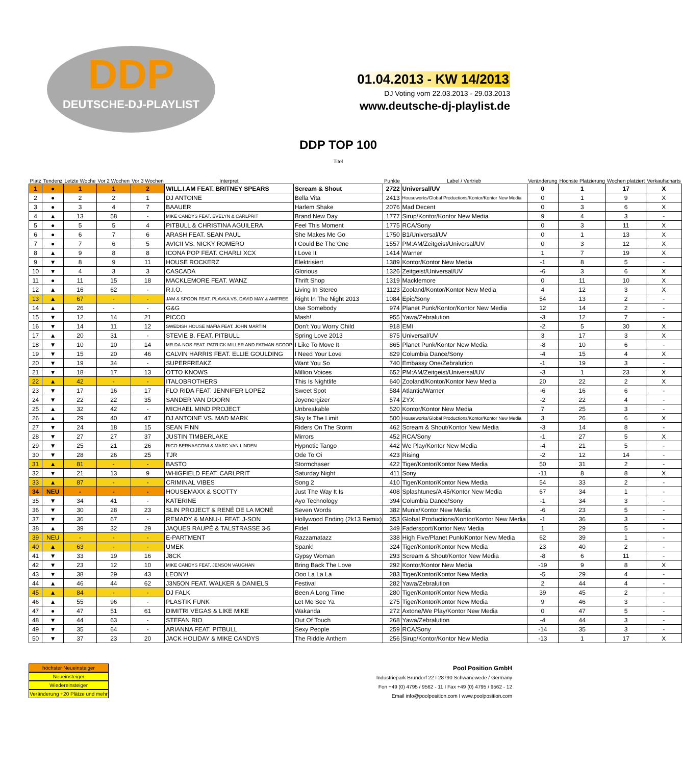DDP
DEUTSCHE-DJ-PLAYLIST
01.04.2013 - KW 14/2013
DJ Voting vom 22.03.2013 - 29.03.2013
www.deutsche-dj-playlist.de
| Platz | Tendenz | Letzte Woche | Vor 2 Wochen | Vor 3 Wochen | Interpret | DDP TOP 100 Titel | Punkte | Label / Vertrieb | Veränderung | Höchste Platzierung | Wochen platziert | Verkaufscharts |
| --- | --- | --- | --- | --- | --- | --- | --- | --- | --- | --- | --- | --- |
| 1 | ● | 1 | 1 | 2 | WILL.I.AM FEAT. BRITNEY SPEARS | Scream & Shout | 2722 | Universal/UV | 0 | 1 | 17 | X |
| 2 | ● | 2 | 2 | 1 | DJ ANTOINE | Bella Vita | 2413 | Houseworks/Global Productions/Kontor/Kontor New Media | 0 | 1 | 9 | X |
| 3 | ● | 3 | 4 | 7 | BAAUER | Harlem Shake | 2076 | Mad Decent | 0 | 3 | 6 | X |
| 4 | ▲ | 13 | 58 | - | MIKE CANDYS FEAT. EVELYN & CARLPRIT | Brand New Day | 1777 | Sirup/Kontor/Kontor New Media | 9 | 4 | 3 | - |
| 5 | ● | 5 | 5 | 4 | PITBULL & CHRISTINA AGUILERA | Feel This Moment | 1775 | RCA/Sony | 0 | 3 | 11 | X |
| 6 | ● | 6 | 7 | 6 | ARASH FEAT. SEAN PAUL | She Makes Me Go | 1750 | B1/Universal/UV | 0 | 1 | 13 | X |
| 7 | ● | 7 | 6 | 5 | AVICII VS. NICKY ROMERO | I Could Be The One | 1557 | PM:AM/Zeitgeist/Universal/UV | 0 | 3 | 12 | X |
| 8 | ▲ | 9 | 8 | 8 | ICONA POP FEAT. CHARLI XCX | I Love It | 1414 | Warner | 1 | 7 | 19 | X |
| 9 | ▼ | 8 | 9 | 11 | HOUSE ROCKERZ | Elektrisiert | 1389 | Kontor/Kontor New Media | -1 | 8 | 5 | - |
| 10 | ▼ | 4 | 3 | 3 | CASCADA | Glorious | 1326 | Zeitgeist/Universal/UV | -6 | 3 | 6 | X |
| 11 | ● | 11 | 15 | 18 | MACKLEMORE FEAT. WANZ | Thrift Shop | 1319 | Macklemore | 0 | 11 | 10 | X |
| 12 | ▲ | 16 | 62 | - | R.I.O. | Living In Stereo | 1123 | Zooland/Kontor/Kontor New Media | 4 | 12 | 3 | X |
| 13 | ▲ | 67 | - | - | JAM & SPOON FEAT. PLAVKA VS. DAVID MAY & AMFREE | Right In The Night 2013 | 1084 | Epic/Sony | 54 | 13 | 2 | - |
| 14 | ▲ | 26 | - | - | G&G | Use Somebody | 974 | Planet Punk/Kontor/Kontor New Media | 12 | 14 | 2 | - |
| 15 | ▼ | 12 | 14 | 21 | PICCO | Mash! | 955 | Yawa/Zebralution | -3 | 12 | 7 | - |
| 16 | ▼ | 14 | 11 | 12 | SWEDISH HOUSE MAFIA FEAT. JOHN MARTIN | Don't You Worry Child | 918 | EMI | -2 | 5 | 30 | X |
| 17 | ▲ | 20 | 31 | - | STEVIE B. FEAT. PITBULL | Spring Love 2013 | 875 | Universal/UV | 3 | 17 | 3 | X |
| 18 | ▼ | 10 | 10 | 14 | MR.DA-NOS FEAT. PATRICK MILLER AND FATMAN SCOOP | I Like To Move It | 865 | Planet Punk/Kontor New Media | -8 | 10 | 6 | - |
| 19 | ▼ | 15 | 20 | 46 | CALVIN HARRIS FEAT. ELLIE GOULDING | I Need Your Love | 829 | Columbia Dance/Sony | -4 | 15 | 4 | X |
| 20 | ▼ | 19 | 34 | - | SUPERFREAKZ | Want You So | 740 | Embassy One/Zebralution | -1 | 19 | 3 | - |
| 21 | ▼ | 18 | 17 | 13 | OTTO KNOWS | Million Voices | 652 | PM:AM/Zeitgeist/Universal/UV | -3 | 1 | 23 | X |
| 22 | ▲ | 42 | - | - | ITALOBROTHERS | This Is Nightlife | 640 | Zooland/Kontor/Kontor New Media | 20 | 22 | 2 | X |
| 23 | ▼ | 17 | 16 | 17 | FLO RIDA FEAT. JENNIFER LOPEZ | Sweet Spot | 584 | Atlantic/Warner | -6 | 16 | 6 | - |
| 24 | ▼ | 22 | 22 | 35 | SANDER VAN DOORN | Joyenergizer | 574 | ZYX | -2 | 22 | 4 | - |
| 25 | ▲ | 32 | 42 | - | MICHAEL MIND PROJECT | Unbreakable | 520 | Kontor/Kontor New Media | 7 | 25 | 3 | - |
| 26 | ▲ | 29 | 40 | 47 | DJ ANTOINE VS. MAD MARK | Sky Is The Limit | 500 | Houseworks/Global Productions/Kontor/Kontor New Media | 3 | 26 | 6 | X |
| 27 | ▼ | 24 | 18 | 15 | SEAN FINN | Riders On The Storm | 462 | Scream & Shout/Kontor New Media | -3 | 14 | 8 | - |
| 28 | ▼ | 27 | 27 | 37 | JUSTIN TIMBERLAKE | Mirrors | 452 | RCA/Sony | -1 | 27 | 5 | X |
| 29 | ▼ | 25 | 21 | 26 | RICO BERNASCONI & MARC VAN LINDEN | Hypnotic Tango | 442 | We Play/Kontor New Media | -4 | 21 | 5 | - |
| 30 | ▼ | 28 | 26 | 25 | TJR | Ode To Oi | 423 | Rising | -2 | 12 | 14 | - |
| 31 | ▲ | 81 | - | - | BASTO | Stormchaser | 422 | Tiger/Kontor/Kontor New Media | 50 | 31 | 2 | - |
| 32 | ▼ | 21 | 13 | 9 | WHIGFIELD FEAT. CARLPRIT | Saturday Night | 411 | Sony | -11 | 8 | 8 | X |
| 33 | ▲ | 87 | - | - | CRIMINAL VIBES | Song 2 | 410 | Tiger/Kontor/Kontor New Media | 54 | 33 | 2 | - |
| 34 | NEU | - | - | - | HOUSEMAXX & SCOTTY | Just The Way It Is | 408 | Splashtunes/A 45/Kontor New Media | 67 | 34 | 1 | - |
| 35 | ▼ | 34 | 41 | - | KATERINE | Ayo Technology | 394 | Columbia Dance/Sony | -1 | 34 | 3 | - |
| 36 | ▼ | 30 | 28 | 23 | SLIN PROJECT & RENÉ DE LA MONÉ | Seven Words | 382 | Munix/Kontor New Media | -6 | 23 | 5 | - |
| 37 | ▼ | 36 | 67 | - | REMADY & MANU-L FEAT. J-SON | Hollywood Ending (2k13 Remix) | 353 | Global Productions/Kontor/Kontor New Media | -1 | 36 | 3 | - |
| 38 | ▲ | 39 | 32 | 29 | JAQUES RAUPÉ & TALSTRASSE 3-5 | Fidel | 349 | Fadersport/Kontor New Media | 1 | 29 | 5 | - |
| 39 | NEU | - | - | - | E-PARTMENT | Razzamatazz | 338 | High Five/Planet Punk/Kontor New Media | 62 | 39 | 1 | - |
| 40 | ▲ | 63 | - | - | UMEK | Spank! | 324 | Tiger/Kontor/Kontor New Media | 23 | 40 | 2 | - |
| 41 | ▼ | 33 | 19 | 16 | J8CK | Gypsy Woman | 293 | Scream & Shout/Kontor New Media | -8 | 6 | 11 | - |
| 42 | ▼ | 23 | 12 | 10 | MIKE CANDYS FEAT. JENSON VAUGHAN | Bring Back The Love | 292 | Kontor/Kontor New Media | -19 | 9 | 8 | X |
| 43 | ▼ | 38 | 29 | 43 | LEONY! | Ooo La La La | 283 | Tiger/Kontor/Kontor New Media | -5 | 29 | 4 | - |
| 44 | ▲ | 46 | 44 | 62 | J3N5ON FEAT. WALKER & DANIELS | Festival | 282 | Yawa/Zebralution | 2 | 44 | 4 | - |
| 45 | ▲ | 84 | - | - | DJ FALK | Been A Long Time | 280 | Tiger/Kontor/Kontor New Media | 39 | 45 | 2 | - |
| 46 | ▲ | 55 | 96 | - | PLASTIK FUNK | Let Me See Ya | 275 | Tiger/Kontor/Kontor New Media | 9 | 46 | 3 | - |
| 47 | ● | 47 | 51 | 61 | DIMITRI VEGAS & LIKE MIKE | Wakanda | 272 | Axtone/We Play/Kontor New Media | 0 | 47 | 5 | - |
| 48 | ▼ | 44 | 63 | - | STEFAN RIO | Out Of Touch | 268 | Yawa/Zebralution | -4 | 44 | 3 | - |
| 49 | ▼ | 35 | 64 | - | ARIANNA FEAT. PITBULL | Sexy People | 259 | RCA/Sony | -14 | 35 | 3 | - |
| 50 | ▼ | 37 | 23 | 20 | JACK HOLIDAY & MIKE CANDYS | The Riddle Anthem | 256 | Sirup/Kontor/Kontor New Media | -13 | 1 | 17 | X |
höchster Neueinsteiger
Neueinsteiger
Wiedereinsteiger
Veränderung +20 Plätze und mehr
Pool Position GmbH
Industriepark Brundorf 22 I 28790 Schwanewede / Germany
Fon +49 (0) 4795 / 9562 - 11 I Fax +49 (0) 4795 / 9562 - 12
Email info@poolposition.com I www.poolposition.com